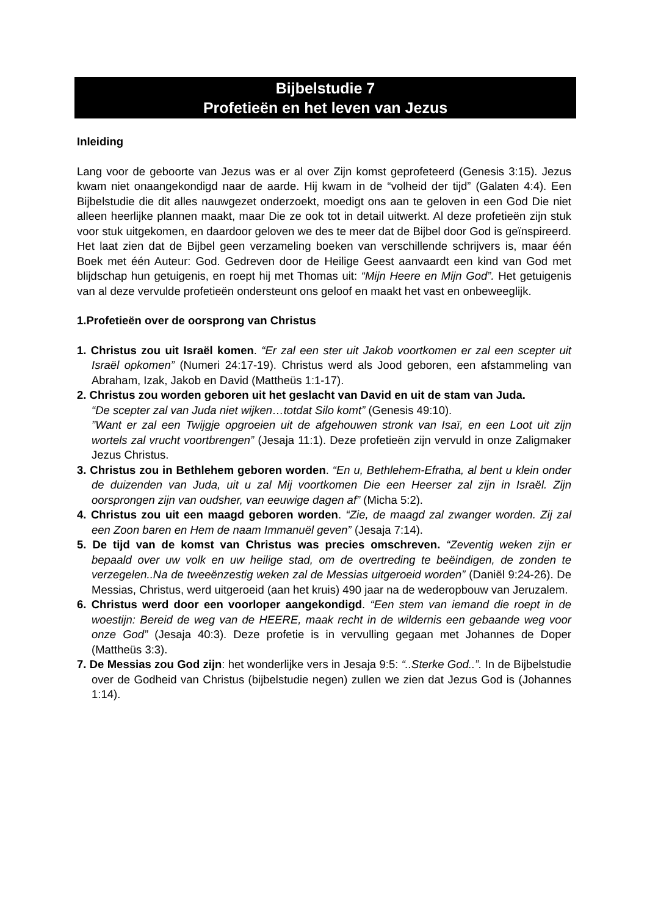Bijbelstudie 7
Profetieën en het leven van Jezus
Inleiding
Lang voor de geboorte van Jezus was er al over Zijn komst geprofeteerd (Genesis 3:15). Jezus kwam niet onaangekondigd naar de aarde. Hij kwam in de “volheid der tijd” (Galaten 4:4). Een Bijbelstudie die dit alles nauwgezet onderzoekt, moedigt ons aan te geloven in een God Die niet alleen heerlijke plannen maakt, maar Die ze ook tot in detail uitwerkt. Al deze profetieën zijn stuk voor stuk uitgekomen, en daardoor geloven we des te meer dat de Bijbel door God is geïnspireerd. Het laat zien dat de Bijbel geen verzameling boeken van verschillende schrijvers is, maar één Boek met één Auteur: God. Gedreven door de Heilige Geest aanvaardt een kind van God met blijdschap hun getuigenis, en roept hij met Thomas uit: “Mijn Heere en Mijn God”. Het getuigenis van al deze vervulde profetieën ondersteunt ons geloof en maakt het vast en onbeweeglijk.
1.Profetieën over de oorsprong van Christus
1. Christus zou uit Israël komen. “Er zal een ster uit Jakob voortkomen er zal een scepter uit Israël opkomen” (Numeri 24:17-19). Christus werd als Jood geboren, een afstammeling van Abraham, Izak, Jakob en David (Mattheüs 1:1-17).
2. Christus zou worden geboren uit het geslacht van David en uit de stam van Juda.
“De scepter zal van Juda niet wijken…totdat Silo komt” (Genesis 49:10).
”Want er zal een Twijgje opgroeien uit de afgehouwen stronk van Isaï, en een Loot uit zijn wortels zal vrucht voortbrengen” (Jesaja 11:1). Deze profetieën zijn vervuld in onze Zaligmaker Jezus Christus.
3. Christus zou in Bethlehem geboren worden. “En u, Bethlehem-Efratha, al bent u klein onder de duizenden van Juda, uit u zal Mij voortkomen Die een Heerser zal zijn in Israël. Zijn oorsprongen zijn van oudsher, van eeuwige dagen af” (Micha 5:2).
4. Christus zou uit een maagd geboren worden. “Zie, de maagd zal zwanger worden. Zij zal een Zoon baren en Hem de naam Immanuël geven” (Jesaja 7:14).
5. De tijd van de komst van Christus was precies omschreven. “Zeventig weken zijn er bepaald over uw volk en uw heilige stad, om de overtreding te beëindigen, de zonden te verzegelen..Na de tweeënzestig weken zal de Messias uitgeroeid worden” (Daniël 9:24-26). De Messias, Christus, werd uitgeroeid (aan het kruis) 490 jaar na de wederopbouw van Jeruzalem.
6. Christus werd door een voorloper aangekondigd. “Een stem van iemand die roept in de woestijn: Bereid de weg van de HEERE, maak recht in de wildernis een gebaande weg voor onze God” (Jesaja 40:3). Deze profetie is in vervulling gegaan met Johannes de Doper (Mattheüs 3:3).
7. De Messias zou God zijn: het wonderlijke vers in Jesaja 9:5: “..Sterke God..”. In de Bijbelstudie over de Godheid van Christus (bijbelstudie negen) zullen we zien dat Jezus God is (Johannes 1:14).